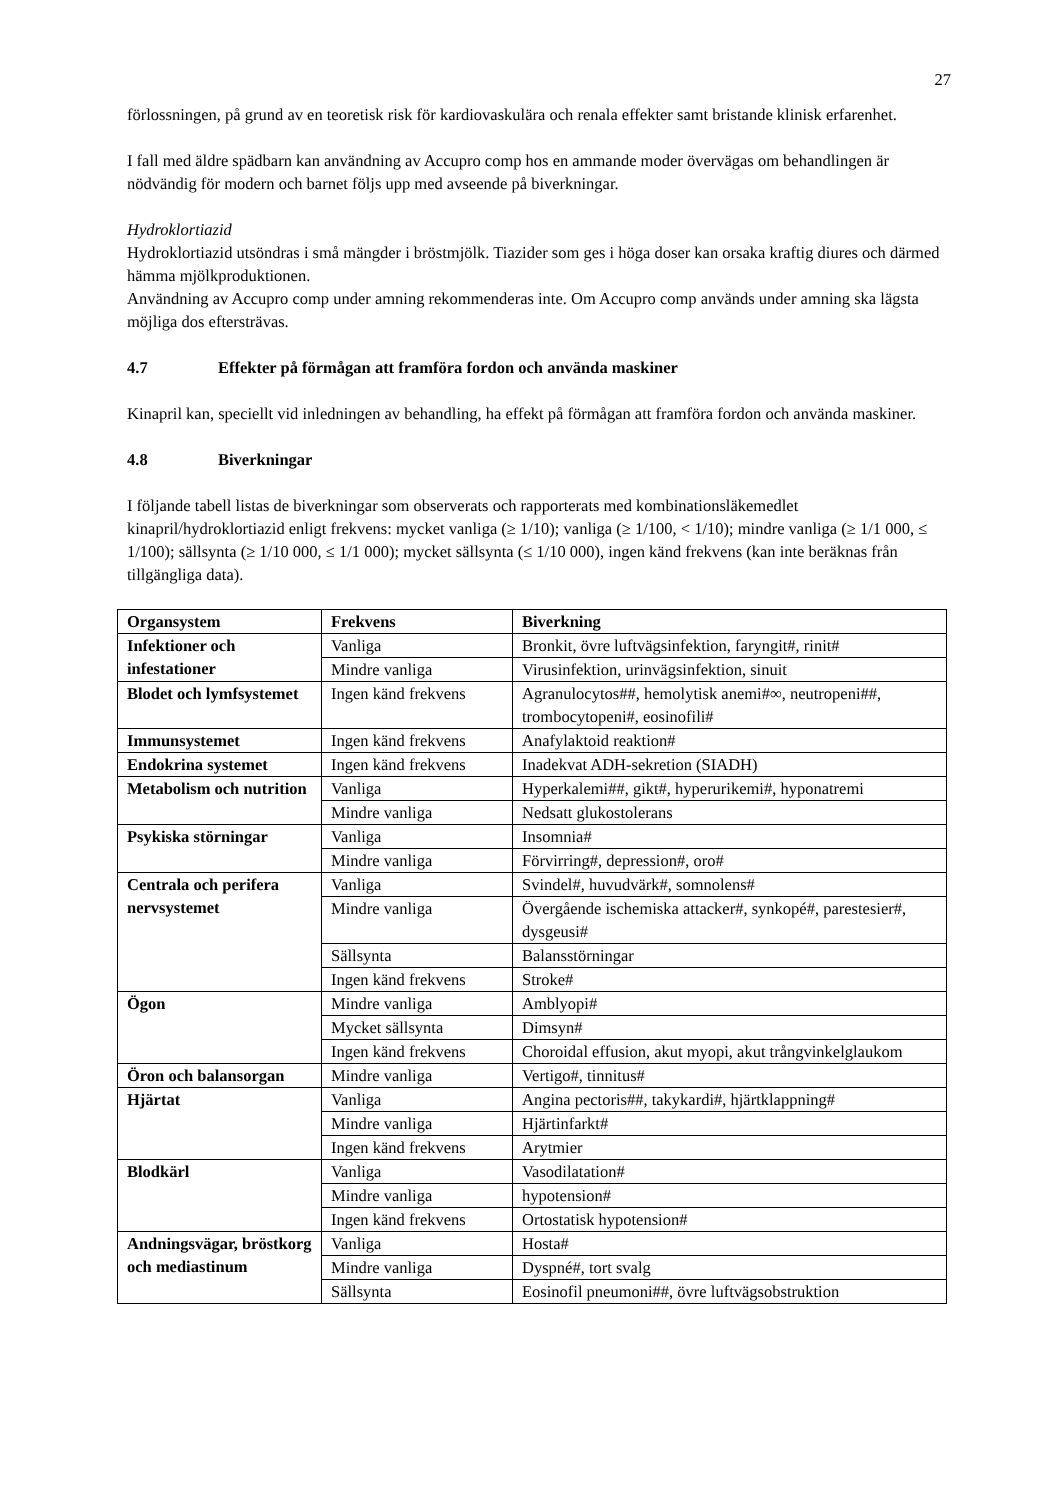27
förlossningen, på grund av en teoretisk risk för kardiovaskulära och renala effekter samt bristande klinisk erfarenhet.
I fall med äldre spädbarn kan användning av Accupro comp hos en ammande moder övervägas om behandlingen är nödvändig för modern och barnet följs upp med avseende på biverkningar.
Hydroklortiazid
Hydroklortiazid utsöndras i små mängder i bröstmjölk. Tiazider som ges i höga doser kan orsaka kraftig diures och därmed hämma mjölkproduktionen.
Användning av Accupro comp under amning rekommenderas inte. Om Accupro comp används under amning ska lägsta möjliga dos eftersträvas.
4.7 Effekter på förmågan att framföra fordon och använda maskiner
Kinapril kan, speciellt vid inledningen av behandling, ha effekt på förmågan att framföra fordon och använda maskiner.
4.8 Biverkningar
I följande tabell listas de biverkningar som observerats och rapporterats med kombinationsläkemedlet kinapril/hydroklortiazid enligt frekvens: mycket vanliga (≥ 1/10); vanliga (≥ 1/100, < 1/10); mindre vanliga (≥ 1/1 000, ≤ 1/100); sällsynta (≥ 1/10 000, ≤ 1/1 000); mycket sällsynta (≤ 1/10 000), ingen känd frekvens (kan inte beräknas från tillgängliga data).
| Organsystem | Frekvens | Biverkning |
| --- | --- | --- |
| Infektioner och infestationer | Vanliga | Bronkit, övre luftvägsinfektion, faryngit#, rinit# |
| | Mindre vanliga | Virusinfektion, urinvägsinfektion, sinuit |
| Blodet och lymfsystemet | Ingen känd frekvens | Agranulocytos##, hemolytisk anemi#∞, neutropeni##, trombocytopeni#, eosinofili# |
| Immunsystemet | Ingen känd frekvens | Anafylaktoid reaktion# |
| Endokrina systemet | Ingen känd frekvens | Inadekvat ADH-sekretion (SIADH) |
| Metabolism och nutrition | Vanliga | Hyperkalemi##, gikt#, hyperurikemi#, hyponatremi |
| | Mindre vanliga | Nedsatt glukostolerans |
| Psykiska störningar | Vanliga | Insomnia# |
| | Mindre vanliga | Förvirring#, depression#, oro# |
| Centrala och perifera nervsystemet | Vanliga | Svindel#, huvudvärk#, somnolens# |
| | Mindre vanliga | Övergående ischemiska attacker#, synkopé#, parestesier#, dysgeusi# |
| | Sällsynta | Balansstörningar |
| | Ingen känd frekvens | Stroke# |
| Ögon | Mindre vanliga | Amblyopi# |
| | Mycket sällsynta | Dimsyn# |
| | Ingen känd frekvens | Choroidal effusion, akut myopi, akut trångvinkelglaukom |
| Öron och balansorgan | Mindre vanliga | Vertigo#, tinnitus# |
| Hjärtat | Vanliga | Angina pectoris##, takykardi#, hjärtklappning# |
| | Mindre vanliga | Hjärtinfarkt# |
| | Ingen känd frekvens | Arytmier |
| Blodkärl | Vanliga | Vasodilatation# |
| | Mindre vanliga | hypotension# |
| | Ingen känd frekvens | Ortostatisk hypotension# |
| Andningsvägar, bröstkorg och mediastinum | Vanliga | Hosta# |
| | Mindre vanliga | Dyspné#, tort svalg |
| | Sällsynta | Eosinofil pneumoni##, övre luftvägsobstruktion |